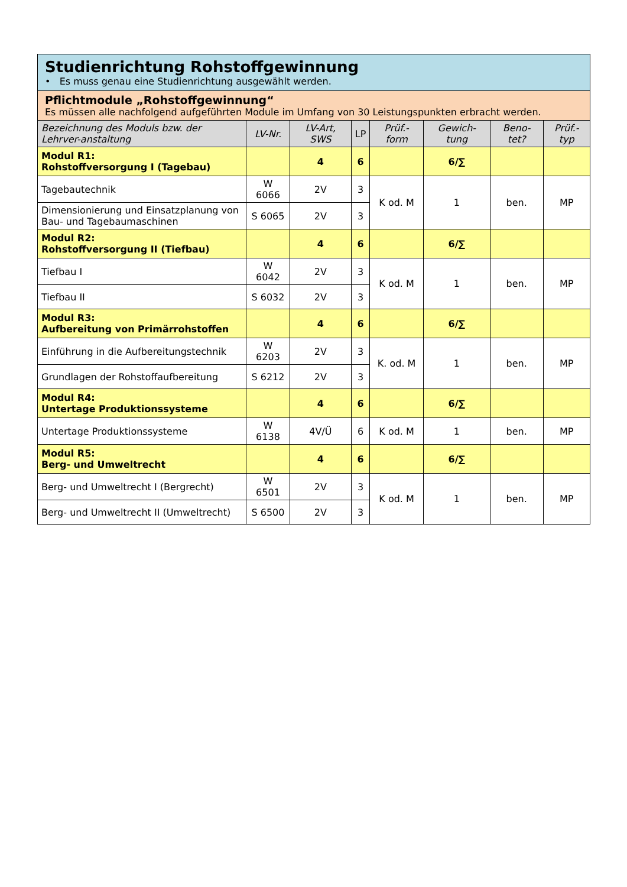| Studienrichtung Rohstoffgewinnung • Es muss genau eine Studienrichtung ausgewählt werden. | | | | | | | |
| Pflichtmodule „Rohstoffgewinnung“ Es müssen alle nachfolgend aufgeführten Module im Umfang von 30 Leistungspunkten erbracht werden. | | | | | | | |
| Bezeichnung des Moduls bzw. der Lehrver-anstaltung | LV-Nr. | LV-Art, SWS | LP | Prüf.-form | Gewich-tung | Beno-tet? | Prüf.-typ |
| Modul R1: Rohstoffversorgung I (Tagebau) | | 4 | 6 | | 6/∑ | | |
| Tagebautechnik | W 6066 | 2V | 3 | K od. M | 1 | ben. | MP |
| Dimensionierung und Einsatzplanung von Bau- und Tagebaumaschinen | S 6065 | 2V | 3 | | | | |
| Modul R2: Rohstoffversorgung II (Tiefbau) | | 4 | 6 | | 6/∑ | | |
| Tiefbau I | W 6042 | 2V | 3 | K od. M | 1 | ben. | MP |
| Tiefbau II | S 6032 | 2V | 3 | | | | |
| Modul R3: Aufbereitung von Primärrohstoffen | | 4 | 6 | | 6/∑ | | |
| Einführung in die Aufbereitungstechnik | W 6203 | 2V | 3 | K. od. M | 1 | ben. | MP |
| Grundlagen der Rohstoffaufbereitung | S 6212 | 2V | 3 | | | | |
| Modul R4: Untertage Produktionssysteme | | 4 | 6 | | 6/∑ | | |
| Untertage Produktionssysteme | W 6138 | 4V/Ü | 6 | K od. M | 1 | ben. | MP |
| Modul R5: Berg- und Umweltrecht | | 4 | 6 | | 6/∑ | | |
| Berg- und Umweltrecht I (Bergrecht) | W 6501 | 2V | 3 | K od. M | 1 | ben. | MP |
| Berg- und Umweltrecht II (Umweltrecht) | S 6500 | 2V | 3 | | | | |